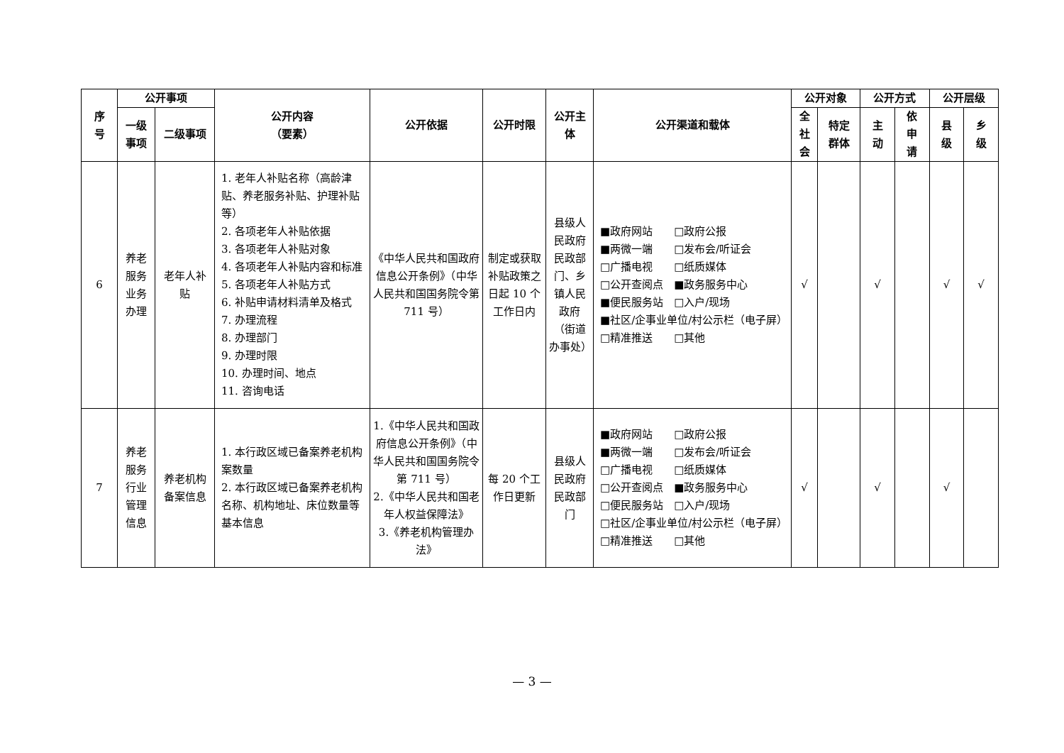| 序 号 | 公开事项 | | 公开内容 （要素） | 公开依据 | 公开时限 | 公开主 体 | 公开渠道和载体 | 公开对象 | | 公开方式 | | 公开层级 | |
| --- | --- | --- | --- | --- | --- | --- | --- | --- | --- | --- | --- | --- | --- |
| | 一级 事项 | 二级事项 | | | | | | 全 社 会 | 特定 群体 | 主 动 | 依 申 请 | 县 级 | 乡 级 |
| 6 | 养老 服务 业务 办理 | 老年人补 贴 | 1. 老年人补贴名称（高龄津贴、养老服务补贴、护理补贴等） 2. 各项老年人补贴依据 3. 各项老年人补贴对象 4. 各项老年人补贴内容和标准 5. 各项老年人补贴方式 6. 补贴申请材料清单及格式 7. 办理流程 8. 办理部门 9. 办理时限 10. 办理时间、地点 11. 咨询电话 | 《中华人民共和国政府信息公开条例》（中华人民共和国国务院令第 711 号） | 制定或获取补贴政策之日起 10 个工作日内 | 县级人民政府民政部门、乡镇人民政府（街道办事处） | ■政府网站 □政府公报 ■两微一端 □发布会/听证会 □广播电视 □纸质媒体 □公开查阅点 ■政务服务中心 ■便民服务站 □入户/现场 ■社区/企事业单位/村公示栏（电子屏） □精准推送 □其他 | √ | | √ | | √ | √ |
| 7 | 养老 服务 行业 管理 信息 | 养老机构 备案信息 | 1. 本行政区域已备案养老机构案数量 2. 本行政区域已备案养老机构名称、机构地址、床位数量等基本信息 | 1.《中华人民共和国政府信息公开条例》（中华人民共和国国务院令第 711 号） 2.《中华人民共和国老年人权益保障法》 3.《养老机构管理办法》 | 每 20 个工作日更新 | 县级人民政府民政部门 | ■政府网站 □政府公报 ■两微一端 □发布会/听证会 □广播电视 □纸质媒体 □公开查阅点 ■政务服务中心 □便民服务站 □入户/现场 □社区/企事业单位/村公示栏（电子屏） □精准推送 □其他 | √ | | √ | | √ | |
— 3 —